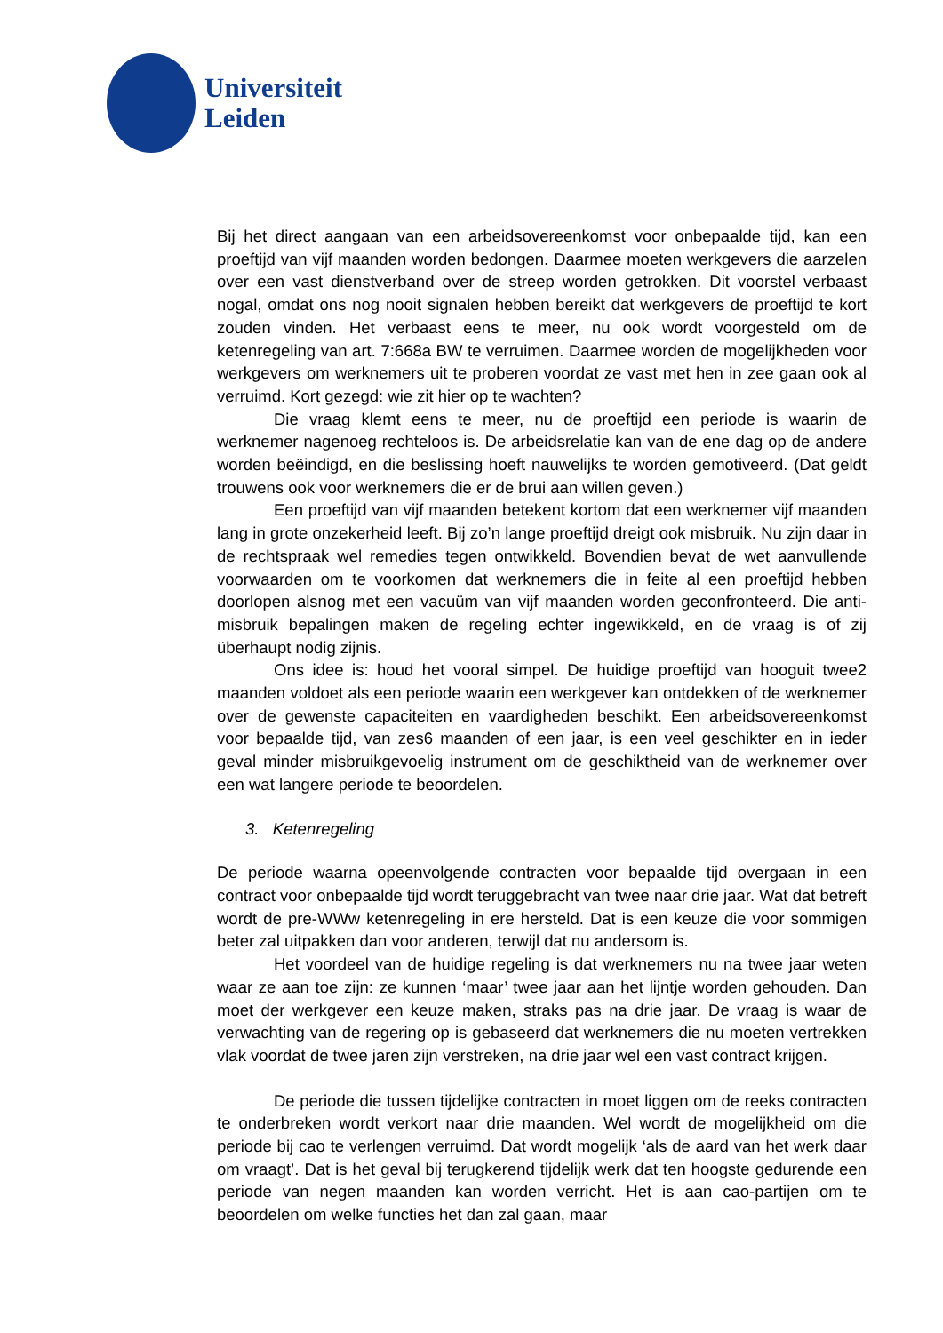Universiteit
Leiden
Bij het direct aangaan van een arbeidsovereenkomst voor onbepaalde tijd, kan een proeftijd van vijf maanden worden bedongen. Daarmee moeten werkgevers die aarzelen over een vast dienstverband over de streep worden getrokken. Dit voorstel verbaast nogal, omdat ons nog nooit signalen hebben bereikt dat werkgevers de proeftijd te kort zouden vinden. Het verbaast eens te meer, nu ook wordt voorgesteld om de ketenregeling van art. 7:668a BW te verruimen. Daarmee worden de mogelijkheden voor werkgevers om werknemers uit te proberen voordat ze vast met hen in zee gaan ook al verruimd. Kort gezegd: wie zit hier op te wachten?
Die vraag klemt eens te meer, nu de proeftijd een periode is waarin de werknemer nagenoeg rechteloos is. De arbeidsrelatie kan van de ene dag op de andere worden beëindigd, en die beslissing hoeft nauwelijks te worden gemotiveerd. (Dat geldt trouwens ook voor werknemers die er de brui aan willen geven.)
Een proeftijd van vijf maanden betekent kortom dat een werknemer vijf maanden lang in grote onzekerheid leeft. Bij zo’n lange proeftijd dreigt ook misbruik. Nu zijn daar in de rechtspraak wel remedies tegen ontwikkeld. Bovendien bevat de wet aanvullende voorwaarden om te voorkomen dat werknemers die in feite al een proeftijd hebben doorlopen alsnog met een vacuüm van vijf maanden worden geconfronteerd. Die anti-misbruik bepalingen maken de regeling echter ingewikkeld, en de vraag is of zij überhaupt nodig zijnis.
Ons idee is: houd het vooral simpel. De huidige proeftijd van hooguit twee2 maanden voldoet als een periode waarin een werkgever kan ontdekken of de werknemer over de gewenste capaciteiten en vaardigheden beschikt. Een arbeidsovereenkomst voor bepaalde tijd, van zes6 maanden of een jaar, is een veel geschikter en in ieder geval minder misbruikgevoelig instrument om de geschiktheid van de werknemer over een wat langere periode te beoordelen.
3. Ketenregeling
De periode waarna opeenvolgende contracten voor bepaalde tijd overgaan in een contract voor onbepaalde tijd wordt teruggebracht van twee naar drie jaar. Wat dat betreft wordt de pre-WWw ketenregeling in ere hersteld. Dat is een keuze die voor sommigen beter zal uitpakken dan voor anderen, terwijl dat nu andersom is.
Het voordeel van de huidige regeling is dat werknemers nu na twee jaar weten waar ze aan toe zijn: ze kunnen ‘maar’ twee jaar aan het lijntje worden gehouden. Dan moet der werkgever een keuze maken, straks pas na drie jaar. De vraag is waar de verwachting van de regering op is gebaseerd dat werknemers die nu moeten vertrekken vlak voordat de twee jaren zijn verstreken, na drie jaar wel een vast contract krijgen.
De periode die tussen tijdelijke contracten in moet liggen om de reeks contracten te onderbreken wordt verkort naar drie maanden. Wel wordt de mogelijkheid om die periode bij cao te verlengen verruimd. Dat wordt mogelijk ‘als de aard van het werk daar om vraagt’. Dat is het geval bij terugkerend tijdelijk werk dat ten hoogste gedurende een periode van negen maanden kan worden verricht. Het is aan cao-partijen om te beoordelen om welke functies het dan zal gaan, maar